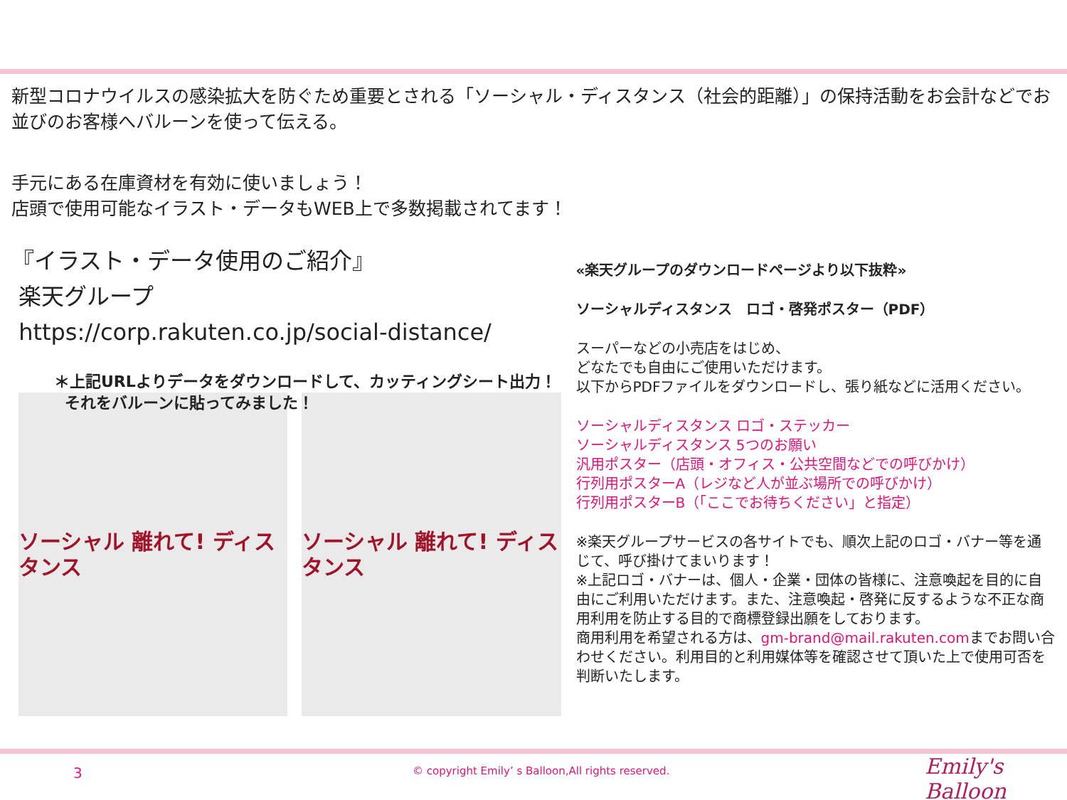新型コロナウイルスの感染拡大を防ぐため重要とされる「ソーシャル・ディスタンス（社会的距離）」の保持活動をお会計などでお並びのお客様へバルーンを使って伝える。
手元にある在庫資材を有効に使いましょう！
店頭で使用可能なイラスト・データもWEB上で多数掲載されてます！
『イラスト・データ使用のご紹介』
楽天グループ
https://corp.rakuten.co.jp/social-distance/
＊上記URLよりデータをダウンロードして、カッティングシート出力！
それをバルーンに貼ってみました！
ソーシャル 離れて! ディスタンス
ソーシャル 離れて! ディスタンス
«楽天グループのダウンロードページより以下抜粋»
ソーシャルディスタンス　ロゴ・啓発ポスター（PDF）
スーパーなどの小売店をはじめ、
どなたでも自由にご使用いただけます。
以下からPDFファイルをダウンロードし、張り紙などに活用ください。
ソーシャルディスタンス ロゴ・ステッカー
ソーシャルディスタンス 5つのお願い
汎用ポスター（店頭・オフィス・公共空間などでの呼びかけ）
行列用ポスターA（レジなど人が並ぶ場所での呼びかけ）
行列用ポスターB（「ここでお待ちください」と指定）
※楽天グループサービスの各サイトでも、順次上記のロゴ・バナー等を通じて、呼び掛けてまいります！
※上記ロゴ・バナーは、個人・企業・団体の皆様に、注意喚起を目的に自由にご利用いただけます。また、注意喚起・啓発に反するような不正な商用利用を防止する目的で商標登録出願をしております。
商用利用を希望される方は、gm-brand@mail.rakuten.comまでお問い合わせください。利用目的と利用媒体等を確認させて頂いた上で使用可否を判断いたします。
3 © copyright Emily’ s Balloon,All rights reserved. Emily's Balloon